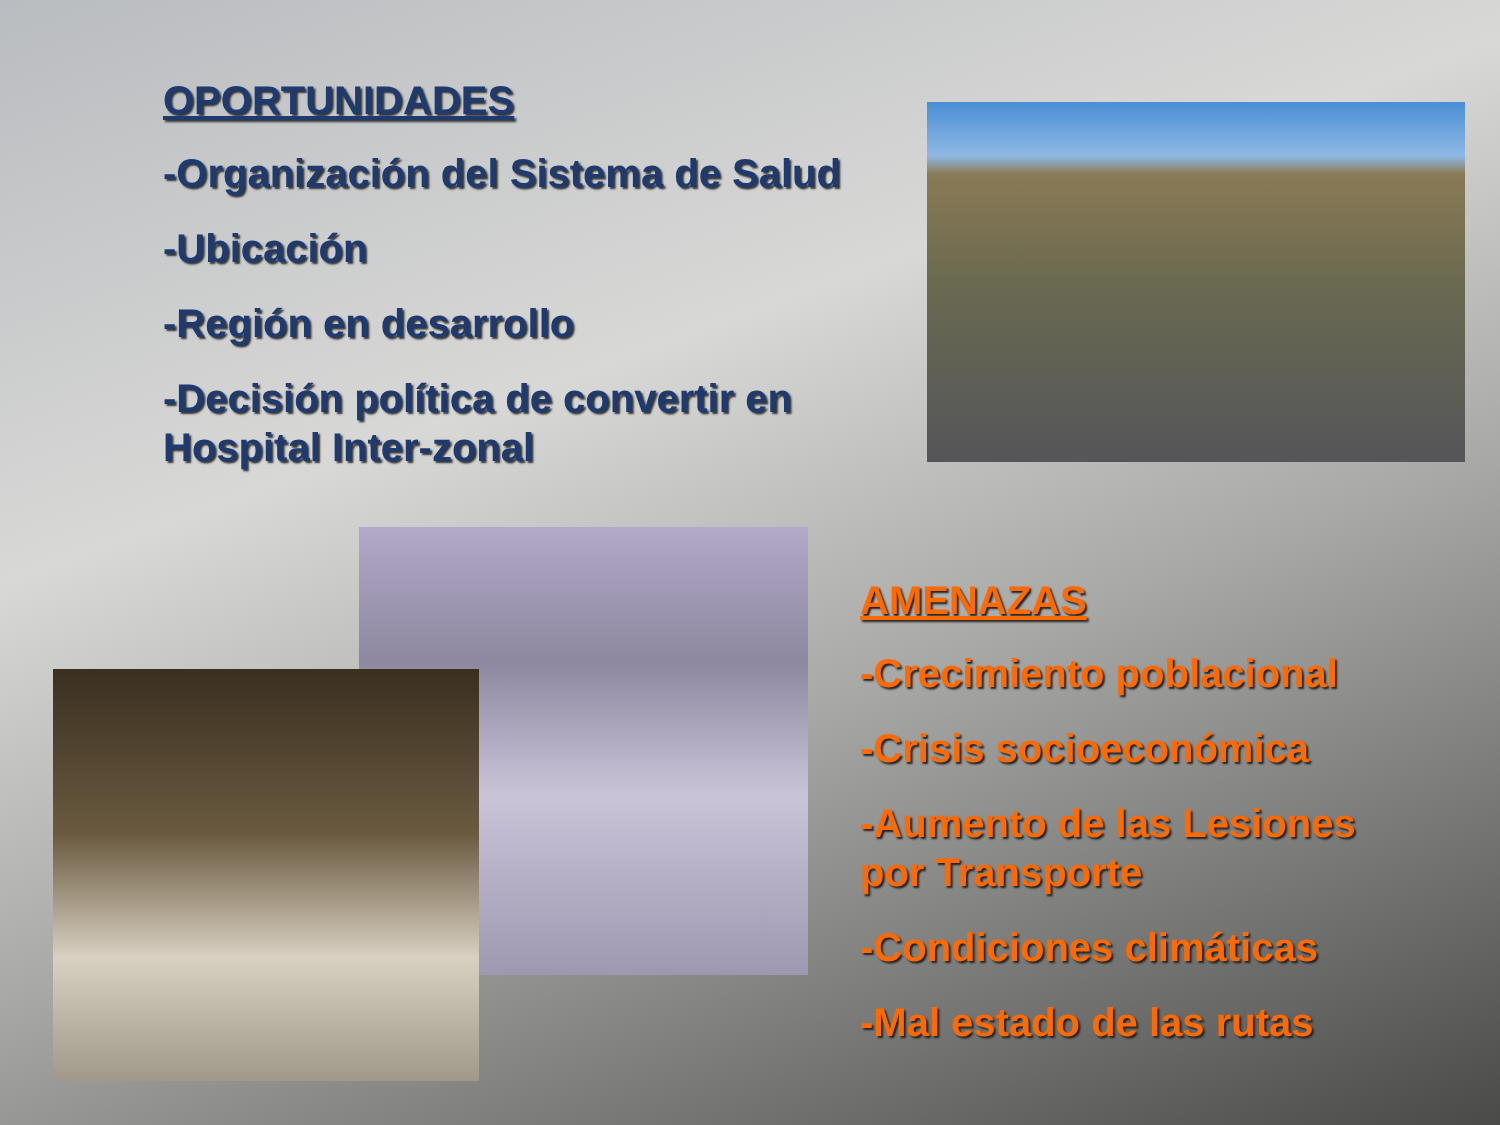OPORTUNIDADES
-Organización del Sistema de Salud
-Ubicación
-Región en desarrollo
-Decisión política de convertir en Hospital Inter-zonal
AMENAZAS
-Crecimiento poblacional
-Crisis socioeconómica
-Aumento de las Lesiones por Transporte
-Condiciones climáticas
-Mal estado de las rutas